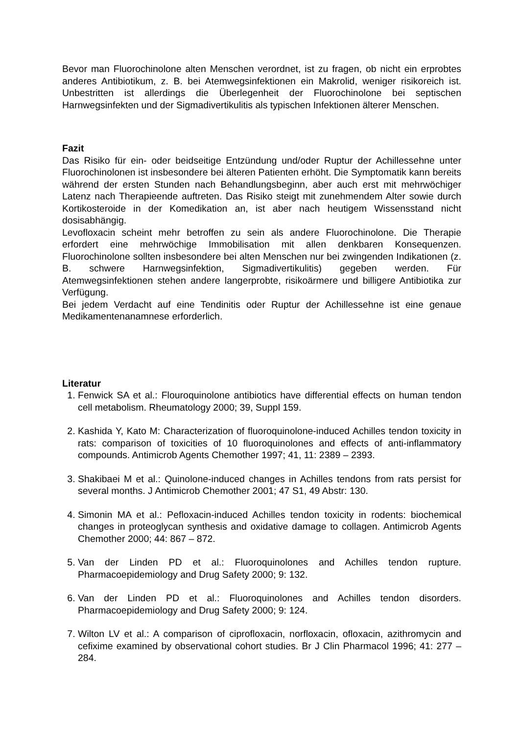Bevor man Fluorochinolone alten Menschen verordnet, ist zu fragen, ob nicht ein erprobtes anderes Antibiotikum, z. B. bei Atemwegsinfektionen ein Makrolid, weniger risikoreich ist. Unbestritten ist allerdings die Überlegenheit der Fluorochinolone bei septischen Harnwegsinfekten und der Sigmadivertikulitis als typischen Infektionen älterer Menschen.
Fazit
Das Risiko für ein- oder beidseitige Entzündung und/oder Ruptur der Achillessehne unter Fluorochinolonen ist insbesondere bei älteren Patienten erhöht. Die Symptomatik kann bereits während der ersten Stunden nach Behandlungsbeginn, aber auch erst mit mehrwöchiger Latenz nach Therapieende auftreten. Das Risiko steigt mit zunehmendem Alter sowie durch Kortikosteroide in der Komedikation an, ist aber nach heutigem Wissensstand nicht dosisabhängig.
Levofloxacin scheint mehr betroffen zu sein als andere Fluorochinolone. Die Therapie erfordert eine mehrwöchige Immobilisation mit allen denkbaren Konsequenzen. Fluorochinolone sollten insbesondere bei alten Menschen nur bei zwingenden Indikationen (z. B. schwere Harnwegsinfektion, Sigmadivertikulitis) gegeben werden. Für Atemwegsinfektionen stehen andere langerprobte, risikoärmere und billigere Antibiotika zur Verfügung.
Bei jedem Verdacht auf eine Tendinitis oder Ruptur der Achillessehne ist eine genaue Medikamentenanamnese erforderlich.
Literatur
1. Fenwick SA et al.: Flouroquinolone antibiotics have differential effects on human tendon cell metabolism. Rheumatology 2000; 39, Suppl 159.
2. Kashida Y, Kato M: Characterization of fluoroquinolone-induced Achilles tendon toxicity in rats: comparison of toxicities of 10 fluoroquinolones and effects of anti-inflammatory compounds. Antimicrob Agents Chemother 1997; 41, 11: 2389 – 2393.
3. Shakibaei M et al.: Quinolone-induced changes in Achilles tendons from rats persist for several months. J Antimicrob Chemother 2001; 47 S1, 49 Abstr: 130.
4. Simonin MA et al.: Pefloxacin-induced Achilles tendon toxicity in rodents: biochemical changes in proteoglycan synthesis and oxidative damage to collagen. Antimicrob Agents Chemother 2000; 44: 867 – 872.
5. Van der Linden PD et al.: Fluoroquinolones and Achilles tendon rupture. Pharmacoepidemiology and Drug Safety 2000; 9: 132.
6. Van der Linden PD et al.: Fluoroquinolones and Achilles tendon disorders. Pharmacoepidemiology and Drug Safety 2000; 9: 124.
7. Wilton LV et al.: A comparison of ciprofloxacin, norfloxacin, ofloxacin, azithromycin and cefixime examined by observational cohort studies. Br J Clin Pharmacol 1996; 41: 277 – 284.